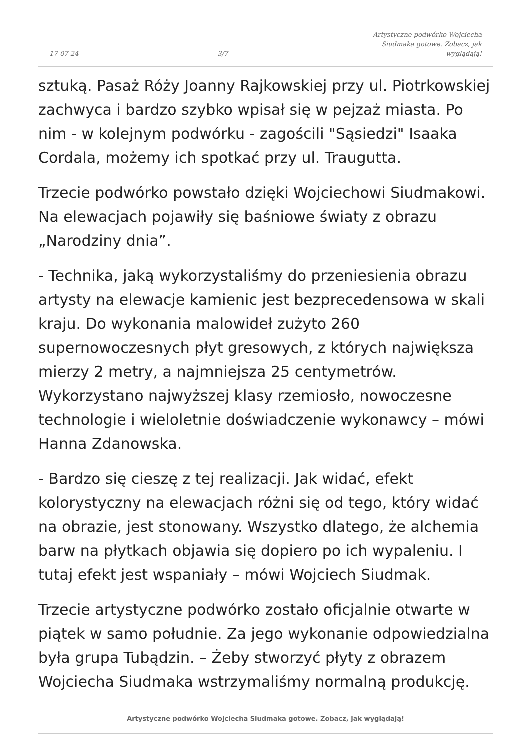17-07-24 3/7 Artystyczne podwórko Wojciecha Siudmaka gotowe. Zobacz, jak wyglądają!
sztuką. Pasaż Róży Joanny Rajkowskiej przy ul. Piotrkowskiej zachwyca i bardzo szybko wpisał się w pejzaż miasta. Po nim - w kolejnym podwórku - zagościli "Sąsiedzi" Isaaka Cordala, możemy ich spotkać przy ul. Traugutta.
Trzecie podwórko powstało dzięki Wojciechowi Siudmakowi. Na elewacjach pojawiły się baśniowe światy z obrazu „Narodziny dnia”.
- Technika, jaką wykorzystaliśmy do przeniesienia obrazu artysty na elewacje kamienic jest bezprecedensowa w skali kraju. Do wykonania malowideł zużyto 260 supernowoczesnych płyt gresowych, z których największa mierzy 2 metry, a najmniejsza 25 centymetrów. Wykorzystano najwyższej klasy rzemiosło, nowoczesne technologie i wieloletnie doświadczenie wykonawcy – mówi Hanna Zdanowska.
- Bardzo się cieszę z tej realizacji. Jak widać, efekt kolorystyczny na elewacjach różni się od tego, który widać na obrazie, jest stonowany. Wszystko dlatego, że alchemia barw na płytkach objawia się dopiero po ich wypaleniu. I tutaj efekt jest wspaniały – mówi Wojciech Siudmak.
Trzecie artystyczne podwórko zostało oficjalnie otwarte w piątek w samo południe. Za jego wykonanie odpowiedzialna była grupa Tubądzin. – Żeby stworzyć płyty z obrazem Wojciecha Siudmaka wstrzymaliśmy normalną produkcję.
Artystyczne podwórko Wojciecha Siudmaka gotowe. Zobacz, jak wyglądają!